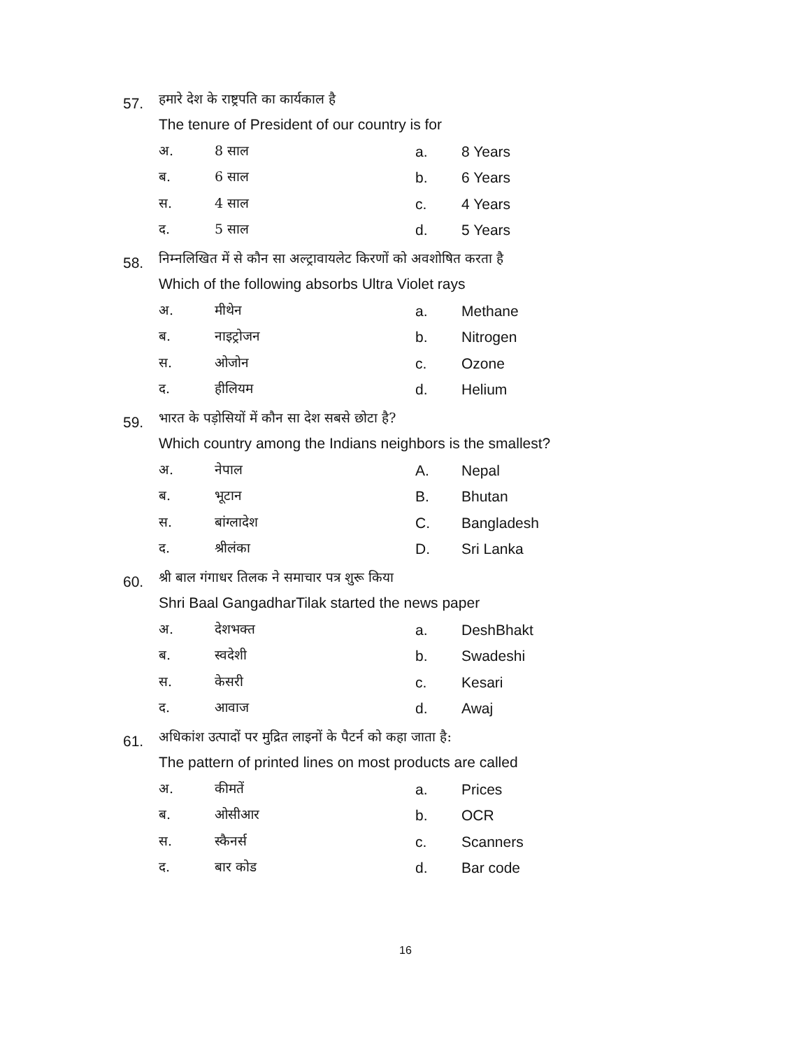57. हमारे देश के राष्ट्रपति का कार्यकाल है
The tenure of President of our country is for
अ. 8 साल a. 8 Years
ब. 6 साल b. 6 Years
स. 4 साल c. 4 Years
द. 5 साल d. 5 Years
58. निम्नलिखित में से कौन सा अल्ट्रावायलेट किरणों को अवशोषित करता है
Which of the following absorbs Ultra Violet rays
अ. मीथेन a. Methane
ब. नाइट्रोजन b. Nitrogen
स. ओजोन c. Ozone
द. हीलियम d. Helium
59. भारत के पड़ोसियों में कौन सा देश सबसे छोटा है?
Which country among the Indians neighbors is the smallest?
अ. नेपाल A. Nepal
ब. भूटान B. Bhutan
स. बांग्लादेश C. Bangladesh
द. श्रीलंका D. Sri Lanka
60. श्री बाल गंगाधर तिलक ने समाचार पत्र शुरू किया
Shri Baal GangadharTilak started the news paper
अ. देशभक्त a. DeshBhakt
ब. स्वदेशी b. Swadeshi
स. केसरी c. Kesari
द. आवाज d. Awaj
61. अधिकांश उत्पादों पर मुद्रित लाइनों के पैटर्न को कहा जाता है:
The pattern of printed lines on most products are called
अ. कीमतें a. Prices
ब. ओसीआर b. OCR
स. स्कैनर्स c. Scanners
द. बार कोड d. Bar code
16